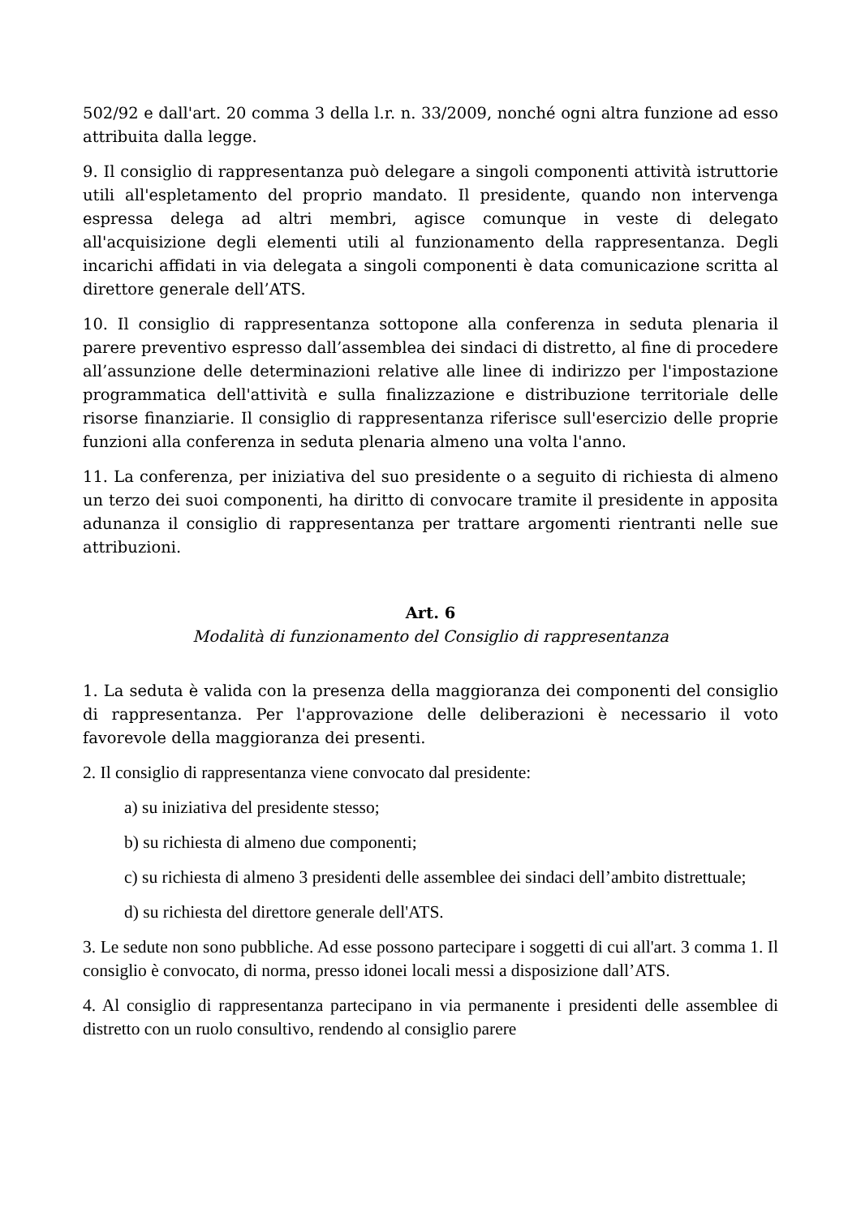502/92 e dall'art. 20 comma 3 della l.r. n. 33/2009, nonché ogni altra funzione ad esso attribuita dalla legge.
9. Il consiglio di rappresentanza può delegare a singoli componenti attività istruttorie utili all'espletamento del proprio mandato. Il presidente, quando non intervenga espressa delega ad altri membri, agisce comunque in veste di delegato all'acquisizione degli elementi utili al funzionamento della rappresentanza. Degli incarichi affidati in via delegata a singoli componenti è data comunicazione scritta al direttore generale dell’ATS.
10. Il consiglio di rappresentanza sottopone alla conferenza in seduta plenaria il parere preventivo espresso dall’assemblea dei sindaci di distretto, al fine di procedere all’assunzione delle determinazioni relative alle linee di indirizzo per l'impostazione programmatica dell'attività e sulla finalizzazione e distribuzione territoriale delle risorse finanziarie. Il consiglio di rappresentanza riferisce sull'esercizio delle proprie funzioni alla conferenza in seduta plenaria almeno una volta l'anno.
11. La conferenza, per iniziativa del suo presidente o a seguito di richiesta di almeno un terzo dei suoi componenti, ha diritto di convocare tramite il presidente in apposita adunanza il consiglio di rappresentanza per trattare argomenti rientranti nelle sue attribuzioni.
Art. 6
Modalità di funzionamento del Consiglio di rappresentanza
1. La seduta è valida con la presenza della maggioranza dei componenti del consiglio di rappresentanza. Per l'approvazione delle deliberazioni è necessario il voto favorevole della maggioranza dei presenti.
2. Il consiglio di rappresentanza viene convocato dal presidente:
a) su iniziativa del presidente stesso;
b) su richiesta di almeno due componenti;
c) su richiesta di almeno 3 presidenti delle assemblee dei sindaci dell’ambito distrettuale;
d) su richiesta del direttore generale dell'ATS.
3. Le sedute non sono pubbliche. Ad esse possono partecipare i soggetti di cui all'art. 3 comma 1. Il consiglio è convocato, di norma, presso idonei locali messi a disposizione dall’ATS.
4. Al consiglio di rappresentanza partecipano in via permanente i presidenti delle assemblee di distretto con un ruolo consultivo, rendendo al consiglio parere